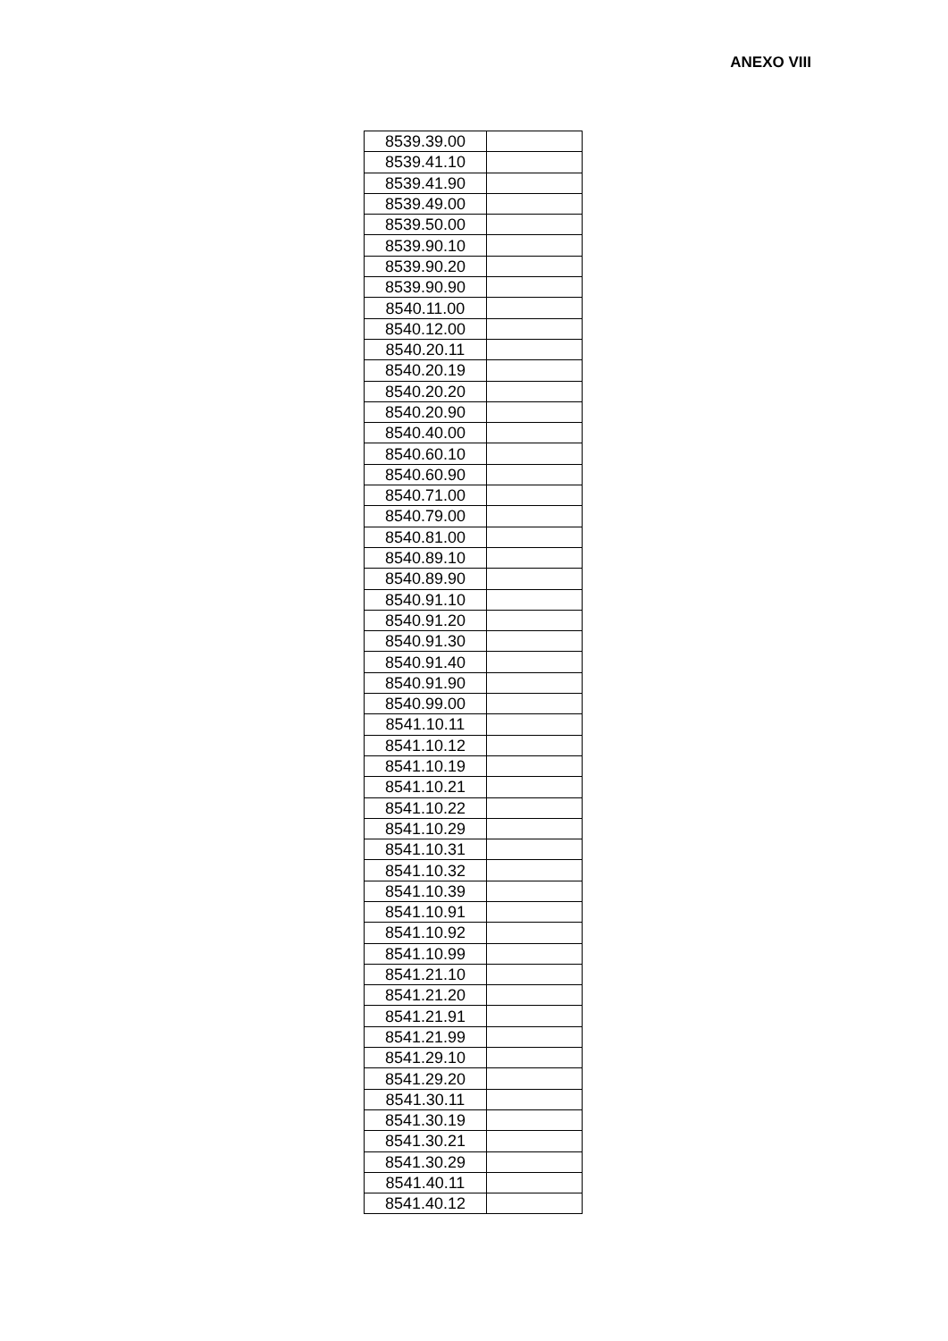ANEXO VIII
| 8539.39.00 | |
| 8539.41.10 | |
| 8539.41.90 | |
| 8539.49.00 | |
| 8539.50.00 | |
| 8539.90.10 | |
| 8539.90.20 | |
| 8539.90.90 | |
| 8540.11.00 | |
| 8540.12.00 | |
| 8540.20.11 | |
| 8540.20.19 | |
| 8540.20.20 | |
| 8540.20.90 | |
| 8540.40.00 | |
| 8540.60.10 | |
| 8540.60.90 | |
| 8540.71.00 | |
| 8540.79.00 | |
| 8540.81.00 | |
| 8540.89.10 | |
| 8540.89.90 | |
| 8540.91.10 | |
| 8540.91.20 | |
| 8540.91.30 | |
| 8540.91.40 | |
| 8540.91.90 | |
| 8540.99.00 | |
| 8541.10.11 | |
| 8541.10.12 | |
| 8541.10.19 | |
| 8541.10.21 | |
| 8541.10.22 | |
| 8541.10.29 | |
| 8541.10.31 | |
| 8541.10.32 | |
| 8541.10.39 | |
| 8541.10.91 | |
| 8541.10.92 | |
| 8541.10.99 | |
| 8541.21.10 | |
| 8541.21.20 | |
| 8541.21.91 | |
| 8541.21.99 | |
| 8541.29.10 | |
| 8541.29.20 | |
| 8541.30.11 | |
| 8541.30.19 | |
| 8541.30.21 | |
| 8541.30.29 | |
| 8541.40.11 | |
| 8541.40.12 | |